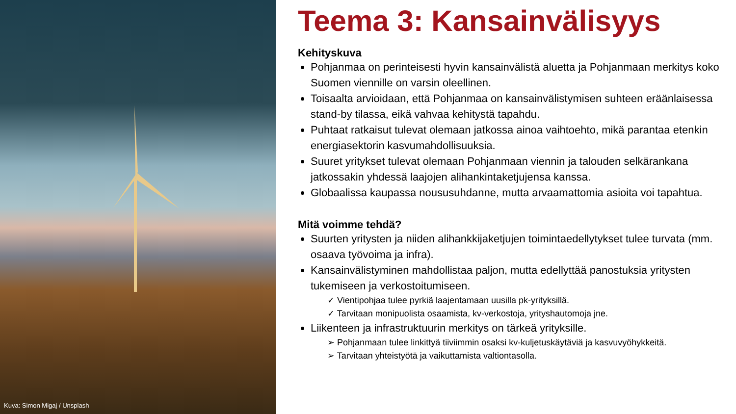Kuva: Simon Migaj / Unsplash
Teema 3: Kansainvälisyys
Kehityskuva
Pohjanmaa on perinteisesti hyvin kansainvälistä aluetta ja Pohjanmaan merkitys koko Suomen viennille on varsin oleellinen.
Toisaalta arvioidaan, että Pohjanmaa on kansainvälistymisen suhteen eräänlaisessa stand-by tilassa, eikä vahvaa kehitystä tapahdu.
Puhtaat ratkaisut tulevat olemaan jatkossa ainoa vaihtoehto, mikä parantaa etenkin energiasektorin kasvumahdollisuuksia.
Suuret yritykset tulevat olemaan Pohjanmaan viennin ja talouden selkärankana jatkossakin yhdessä laajojen alihankintaketjujensa kanssa.
Globaalissa kaupassa noususuhdanne, mutta arvaamattomia asioita voi tapahtua.
Mitä voimme tehdä?
Suurten yritysten ja niiden alihankkijaketjujen toimintaedellytykset tulee turvata (mm. osaava työvoima ja infra).
Kansainvälistyminen mahdollistaa paljon, mutta edellyttää panostuksia yritysten tukemiseen ja verkostoitumiseen.
✓ Vientipohjaa tulee pyrkiä laajentamaan uusilla pk-yrityksillä.
✓ Tarvitaan monipuolista osaamista, kv-verkostoja, yrityshautomoja jne.
Liikenteen ja infrastruktuurin merkitys on tärkeä yrityksille.
➢ Pohjanmaan tulee linkittyä tiiviimmin osaksi kv-kuljetuskäytäviä ja kasvuvyöhykkeitä.
➢ Tarvitaan yhteistyötä ja vaikuttamista valtiontasolla.